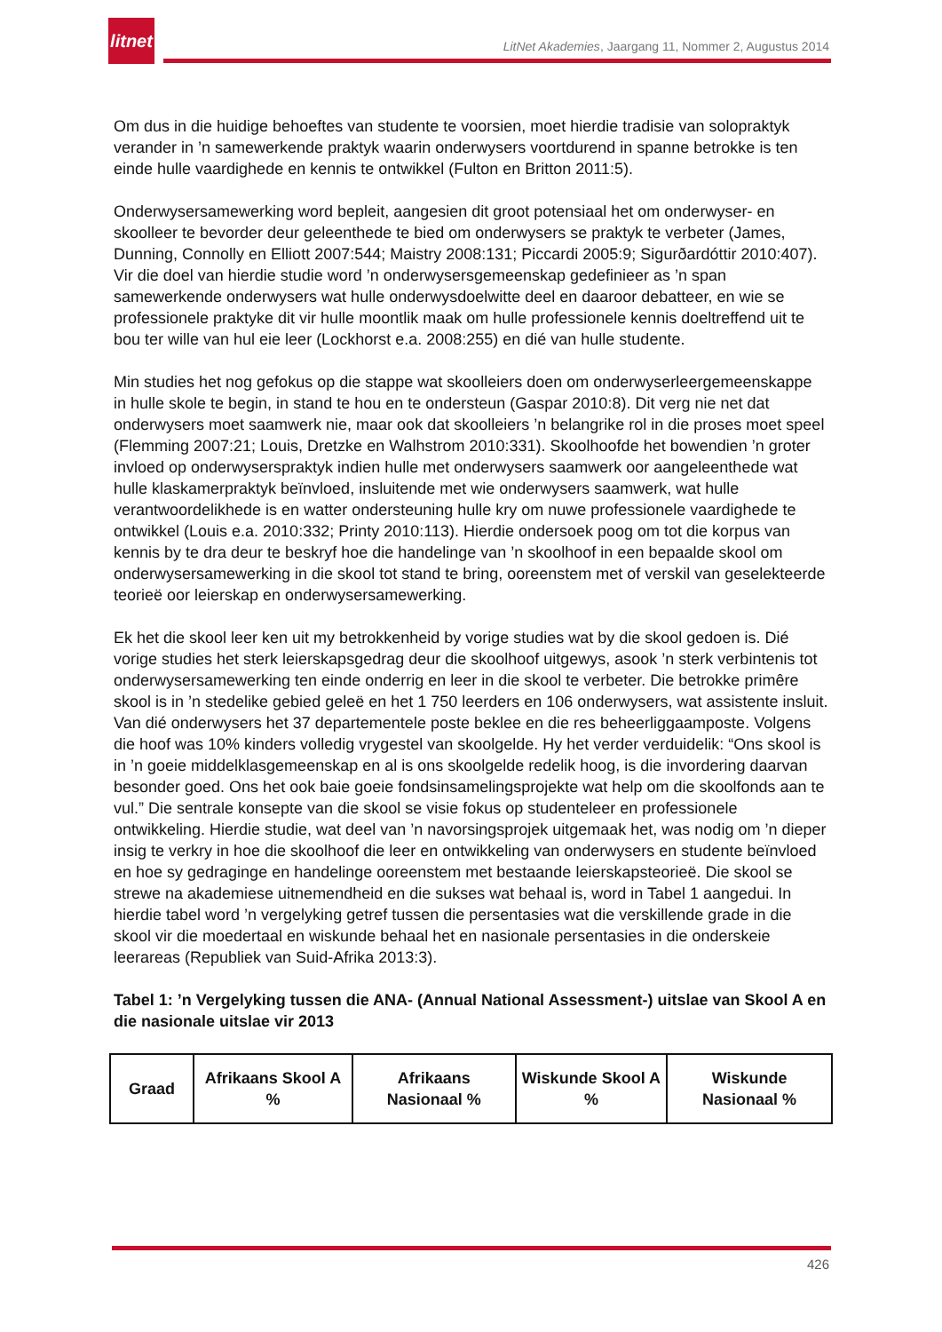litnet
LitNet Akademies, Jaargang 11, Nommer 2, Augustus 2014
Om dus in die huidige behoeftes van studente te voorsien, moet hierdie tradisie van solopraktyk verander in ’n samewerkende praktyk waarin onderwysers voortdurend in spanne betrokke is ten einde hulle vaardighede en kennis te ontwikkel (Fulton en Britton 2011:5).
Onderwysersamewerking word bepleit, aangesien dit groot potensiaal het om onderwyser- en skoolleer te bevorder deur geleenthede te bied om onderwysers se praktyk te verbeter (James, Dunning, Connolly en Elliott 2007:544; Maistry 2008:131; Piccardi 2005:9; Sigurðardóttir 2010:407). Vir die doel van hierdie studie word ’n onderwysersgemeenskap gedefinieer as ’n span samewerkende onderwysers wat hulle onderwysdoelwitte deel en daaroor debatteer, en wie se professionele praktyke dit vir hulle moontlik maak om hulle professionele kennis doeltreffend uit te bou ter wille van hul eie leer (Lockhorst e.a. 2008:255) en dié van hulle studente.
Min studies het nog gefokus op die stappe wat skoolleiers doen om onderwyserleergemeenskappe in hulle skole te begin, in stand te hou en te ondersteun (Gaspar 2010:8). Dit verg nie net dat onderwysers moet saamwerk nie, maar ook dat skoolleiers ’n belangrike rol in die proses moet speel (Flemming 2007:21; Louis, Dretzke en Walhstrom 2010:331). Skoolhoofde het bowendien ’n groter invloed op onderwyserspraktyk indien hulle met onderwysers saamwerk oor aangeleenthede wat hulle klaskamerpraktyk beïnvloed, insluitende met wie onderwysers saamwerk, wat hulle verantwoordelikhede is en watter ondersteuning hulle kry om nuwe professionele vaardighede te ontwikkel (Louis e.a. 2010:332; Printy 2010:113). Hierdie ondersoek poog om tot die korpus van kennis by te dra deur te beskryf hoe die handelinge van ’n skoolhoof in een bepaalde skool om onderwysersamewerking in die skool tot stand te bring, ooreenstem met of verskil van geselekteerde teorieë oor leierskap en onderwysersamewerking.
Ek het die skool leer ken uit my betrokkenheid by vorige studies wat by die skool gedoen is. Dié vorige studies het sterk leierskapsgedrag deur die skoolhoof uitgewys, asook ’n sterk verbintenis tot onderwysersamewerking ten einde onderrig en leer in die skool te verbeter. Die betrokke primêre skool is in ’n stedelike gebied geleë en het 1 750 leerders en 106 onderwysers, wat assistente insluit. Van dié onderwysers het 37 departementele poste beklee en die res beheerliggaamposte. Volgens die hoof was 10% kinders volledig vrygestel van skoolgelde. Hy het verder verduidelik: “Ons skool is in ’n goeie middelklasgemeenskap en al is ons skoolgelde redelik hoog, is die invordering daarvan besonder goed. Ons het ook baie goeie fondsinsamelingsprojekte wat help om die skoolfonds aan te vul.” Die sentrale konsepte van die skool se visie fokus op studenteleer en professionele ontwikkeling. Hierdie studie, wat deel van ’n navorsingsprojek uitgemaak het, was nodig om ’n dieper insig te verkry in hoe die skoolhoof die leer en ontwikkeling van onderwysers en studente beïnvloed en hoe sy gedraginge en handelinge ooreenstem met bestaande leierskapsteorieë. Die skool se strewe na akademiese uitnemendheid en die sukses wat behaal is, word in Tabel 1 aangedui. In hierdie tabel word ’n vergelyking getref tussen die persentasies wat die verskillende grade in die skool vir die moedertaal en wiskunde behaal het en nasionale persentasies in die onderskeie leerareas (Republiek van Suid-Afrika 2013:3).
Tabel 1: ’n Vergelyking tussen die ANA- (Annual National Assessment-) uitslae van Skool A en die nasionale uitslae vir 2013
| Graad | Afrikaans Skool A % | Afrikaans Nasionaal % | Wiskunde Skool A % | Wiskunde Nasionaal % |
| --- | --- | --- | --- | --- |
426